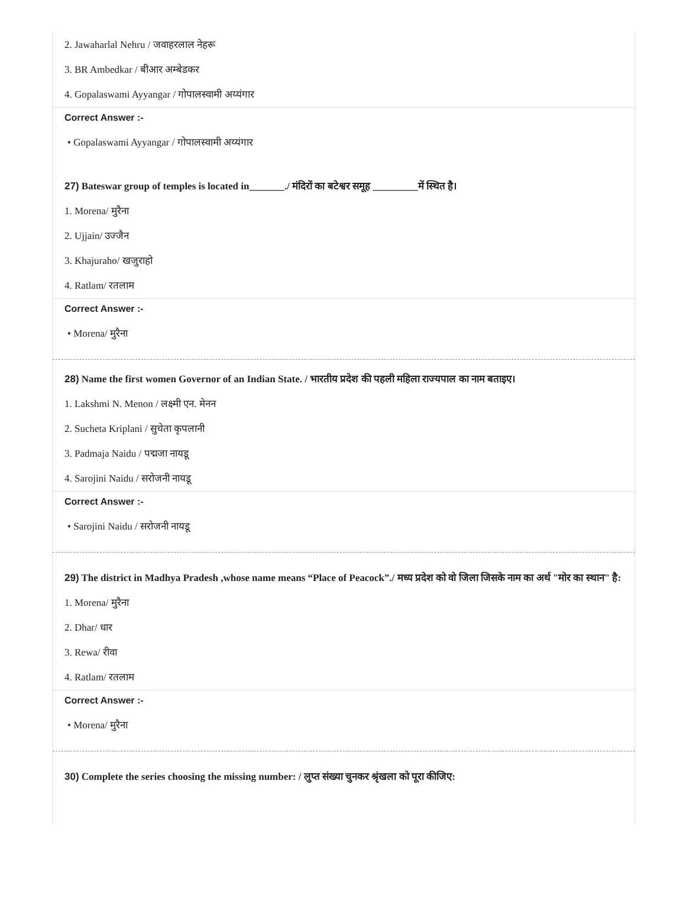2. Jawaharlal Nehru / जवाहरलाल नेहरू
3. BR Ambedkar / बीआर अम्बेडकर
4. Gopalaswami Ayyangar / गोपालस्वामी अय्यंगार
Correct Answer :-
• Gopalaswami Ayyangar / गोपालस्वामी अय्यंगार
27) Bateswar group of temples is located in_______./ मंदिरों का बटेश्वर समूह _________में स्थित है।
1. Morena/ मुरैना
2. Ujjain/ उज्जैन
3. Khajuraho/ खजुराहो
4. Ratlam/ रतलाम
Correct Answer :-
• Morena/ मुरैना
28) Name the first women Governor of an Indian State. / भारतीय प्रदेश की पहली महिला राज्यपाल का नाम बताइए।
1. Lakshmi N. Menon / लक्ष्मी एन. मेनन
2. Sucheta Kriplani / सुचेता कृपलानी
3. Padmaja Naidu / पद्मजा नायडू
4. Sarojini Naidu / सरोजनी नायडू
Correct Answer :-
• Sarojini Naidu / सरोजनी नायडू
29) The district in Madhya Pradesh ,whose name means “Place of Peacock”./ मध्य प्रदेश को वो जिला जिसके नाम का अर्थ "मोर का स्थान" है:
1. Morena/ मुरैना
2. Dhar/ धार
3. Rewa/ रीवा
4. Ratlam/ रतलाम
Correct Answer :-
• Morena/ मुरैना
30) Complete the series choosing the missing number: / लुप्त संख्या चुनकर श्रृंखला को पूरा कीजिए: